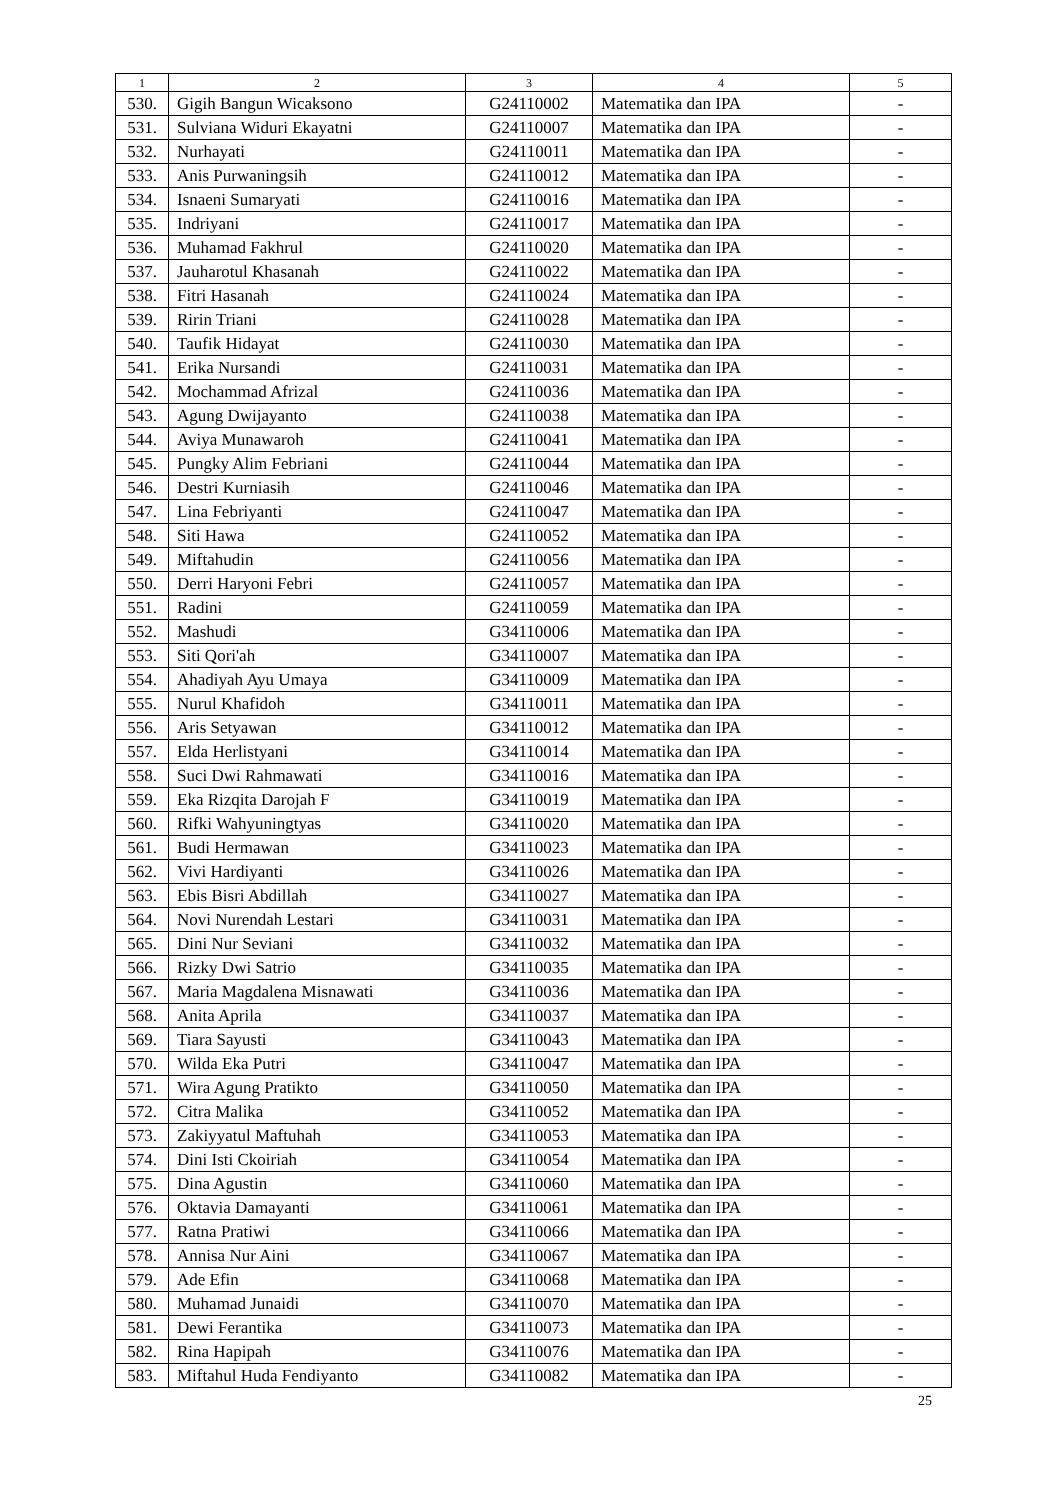| 1 | 2 | 3 | 4 | 5 |
| --- | --- | --- | --- | --- |
| 530. | Gigih Bangun Wicaksono | G24110002 | Matematika dan IPA | - |
| 531. | Sulviana Widuri Ekayatni | G24110007 | Matematika dan IPA | - |
| 532. | Nurhayati | G24110011 | Matematika dan IPA | - |
| 533. | Anis Purwaningsih | G24110012 | Matematika dan IPA | - |
| 534. | Isnaeni Sumaryati | G24110016 | Matematika dan IPA | - |
| 535. | Indriyani | G24110017 | Matematika dan IPA | - |
| 536. | Muhamad Fakhrul | G24110020 | Matematika dan IPA | - |
| 537. | Jauharotul Khasanah | G24110022 | Matematika dan IPA | - |
| 538. | Fitri Hasanah | G24110024 | Matematika dan IPA | - |
| 539. | Ririn Triani | G24110028 | Matematika dan IPA | - |
| 540. | Taufik Hidayat | G24110030 | Matematika dan IPA | - |
| 541. | Erika Nursandi | G24110031 | Matematika dan IPA | - |
| 542. | Mochammad Afrizal | G24110036 | Matematika dan IPA | - |
| 543. | Agung Dwijayanto | G24110038 | Matematika dan IPA | - |
| 544. | Aviya Munawaroh | G24110041 | Matematika dan IPA | - |
| 545. | Pungky Alim Febriani | G24110044 | Matematika dan IPA | - |
| 546. | Destri Kurniasih | G24110046 | Matematika dan IPA | - |
| 547. | Lina Febriyanti | G24110047 | Matematika dan IPA | - |
| 548. | Siti Hawa | G24110052 | Matematika dan IPA | - |
| 549. | Miftahudin | G24110056 | Matematika dan IPA | - |
| 550. | Derri Haryoni Febri | G24110057 | Matematika dan IPA | - |
| 551. | Radini | G24110059 | Matematika dan IPA | - |
| 552. | Mashudi | G34110006 | Matematika dan IPA | - |
| 553. | Siti Qori'ah | G34110007 | Matematika dan IPA | - |
| 554. | Ahadiyah Ayu Umaya | G34110009 | Matematika dan IPA | - |
| 555. | Nurul Khafidoh | G34110011 | Matematika dan IPA | - |
| 556. | Aris Setyawan | G34110012 | Matematika dan IPA | - |
| 557. | Elda Herlistyani | G34110014 | Matematika dan IPA | - |
| 558. | Suci Dwi Rahmawati | G34110016 | Matematika dan IPA | - |
| 559. | Eka Rizqita Darojah F | G34110019 | Matematika dan IPA | - |
| 560. | Rifki Wahyuningtyas | G34110020 | Matematika dan IPA | - |
| 561. | Budi Hermawan | G34110023 | Matematika dan IPA | - |
| 562. | Vivi Hardiyanti | G34110026 | Matematika dan IPA | - |
| 563. | Ebis Bisri Abdillah | G34110027 | Matematika dan IPA | - |
| 564. | Novi Nurendah Lestari | G34110031 | Matematika dan IPA | - |
| 565. | Dini Nur Seviani | G34110032 | Matematika dan IPA | - |
| 566. | Rizky Dwi Satrio | G34110035 | Matematika dan IPA | - |
| 567. | Maria Magdalena Misnawati | G34110036 | Matematika dan IPA | - |
| 568. | Anita Aprila | G34110037 | Matematika dan IPA | - |
| 569. | Tiara Sayusti | G34110043 | Matematika dan IPA | - |
| 570. | Wilda Eka Putri | G34110047 | Matematika dan IPA | - |
| 571. | Wira Agung Pratikto | G34110050 | Matematika dan IPA | - |
| 572. | Citra Malika | G34110052 | Matematika dan IPA | - |
| 573. | Zakiyyatul Maftuhah | G34110053 | Matematika dan IPA | - |
| 574. | Dini Isti Ckoiriah | G34110054 | Matematika dan IPA | - |
| 575. | Dina Agustin | G34110060 | Matematika dan IPA | - |
| 576. | Oktavia Damayanti | G34110061 | Matematika dan IPA | - |
| 577. | Ratna Pratiwi | G34110066 | Matematika dan IPA | - |
| 578. | Annisa Nur Aini | G34110067 | Matematika dan IPA | - |
| 579. | Ade Efin | G34110068 | Matematika dan IPA | - |
| 580. | Muhamad Junaidi | G34110070 | Matematika dan IPA | - |
| 581. | Dewi Ferantika | G34110073 | Matematika dan IPA | - |
| 582. | Rina Hapipah | G34110076 | Matematika dan IPA | - |
| 583. | Miftahul Huda Fendiyanto | G34110082 | Matematika dan IPA | - |
25